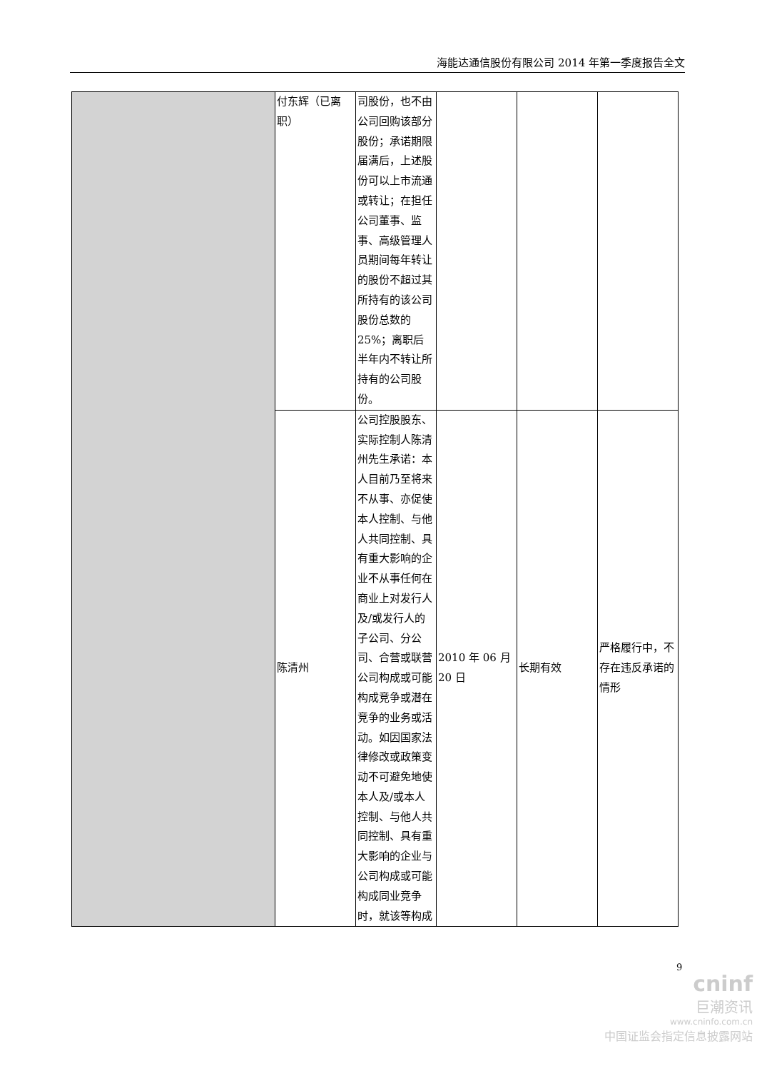海能达通信股份有限公司 2014 年第一季度报告全文
| | 付东辉（已离职） | 司股份，也不由公司回购该部分股份；承诺期限届满后，上述股份可以上市流通或转让；在担任公司董事、监事、高级管理人员期间每年转让的股份不超过其所持有的该公司股份总数的 25%；离职后半年内不转让所持有的公司股份。 | | | |
| | 陈清州 | 公司控股股东、实际控制人陈清州先生承诺：本人目前乃至将来不从事、亦促使本人控制、与他人共同控制、具有重大影响的企业不从事任何在商业上对发行人及/或发行人的子公司、分公司、合营或联营公司构成或可能构成竞争或潜在竞争的业务或活动。如因国家法律修改或政策变动不可避免地使本人及/或本人控制、与他人共同控制、具有重大影响的企业与公司构成或可能构成同业竞争时，就该等构成 | 2010 年 06 月 20 日 | 长期有效 | 严格履行中，不存在违反承诺的情形 |
9
cninf
巨潮资讯
www.cninfo.com.cn
中国证监会指定信息披露网站